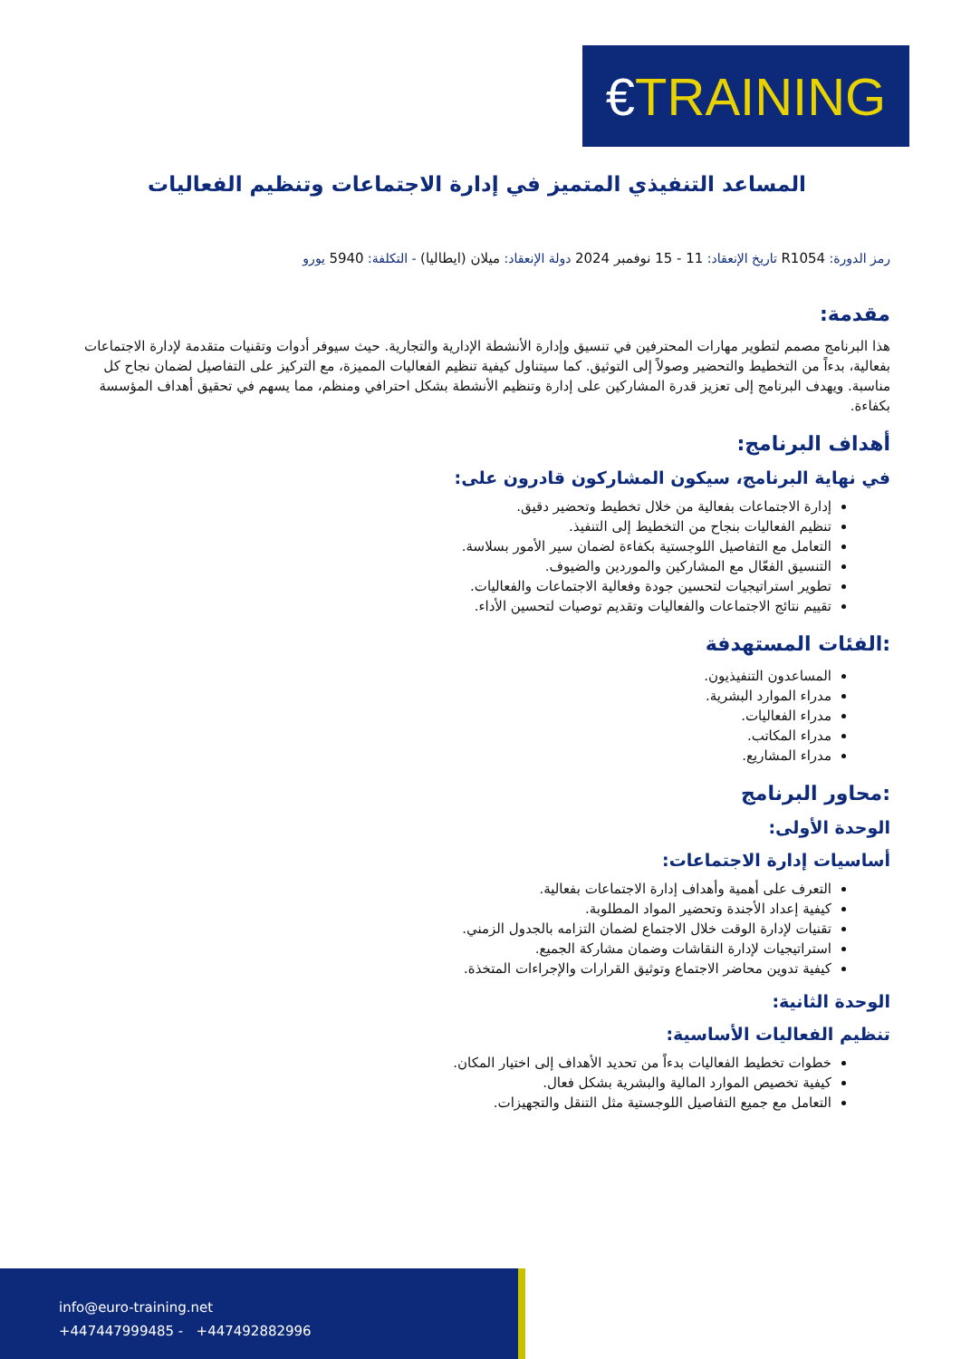€ TRAINING
المساعد التنفيذي المتميز في إدارة الاجتماعات وتنظيم الفعاليات
رمز الدورة: R1054 تاريخ الإنعقاد: 11 - 15 نوفمبر 2024 دولة الإنعقاد: ميلان (ايطاليا) - التكلفة: 5940 يورو
مقدمة:
هذا البرنامج مصمم لتطوير مهارات المحترفين في تنسيق وإدارة الأنشطة الإدارية والتجارية. حيث سيوفر أدوات وتقنيات متقدمة لإدارة الاجتماعات بفعالية، بدءاً من التخطيط والتحضير وصولاً إلى التوثيق. كما سيتناول كيفية تنظيم الفعاليات المميزة، مع التركيز على التفاصيل لضمان نجاح كل مناسبة. ويهدف البرنامج إلى تعزيز قدرة المشاركين على إدارة وتنظيم الأنشطة بشكل احترافي ومنظم، مما يسهم في تحقيق أهداف المؤسسة بكفاءة.
أهداف البرنامج:
في نهاية البرنامج، سيكون المشاركون قادرون على:
إدارة الاجتماعات بفعالية من خلال تخطيط وتحضير دقيق.
تنظيم الفعاليات بنجاح من التخطيط إلى التنفيذ.
التعامل مع التفاصيل اللوجستية بكفاءة لضمان سير الأمور بسلاسة.
التنسيق الفعّال مع المشاركين والموردين والضيوف.
تطوير استراتيجيات لتحسين جودة وفعالية الاجتماعات والفعاليات.
تقييم نتائج الاجتماعات والفعاليات وتقديم توصيات لتحسين الأداء.
:الفئات المستهدفة
المساعدون التنفيذيون.
مدراء الموارد البشرية.
مدراء الفعاليات.
مدراء المكاتب.
مدراء المشاريع.
:محاور البرنامج
الوحدة الأولى:
أساسيات إدارة الاجتماعات:
التعرف على أهمية وأهداف إدارة الاجتماعات بفعالية.
كيفية إعداد الأجندة وتحضير المواد المطلوبة.
تقنيات لإدارة الوقت خلال الاجتماع لضمان التزامه بالجدول الزمني.
استراتيجيات لإدارة النقاشات وضمان مشاركة الجميع.
كيفية تدوين محاضر الاجتماع وتوثيق القرارات والإجراءات المتخذة.
الوحدة الثانية:
تنظيم الفعاليات الأساسية:
خطوات تخطيط الفعاليات بدءاً من تحديد الأهداف إلى اختيار المكان.
كيفية تخصيص الموارد المالية والبشرية بشكل فعال.
التعامل مع جميع التفاصيل اللوجستية مثل التنقل والتجهيزات.
info@euro-training.net
+447447999485 - +447492882996